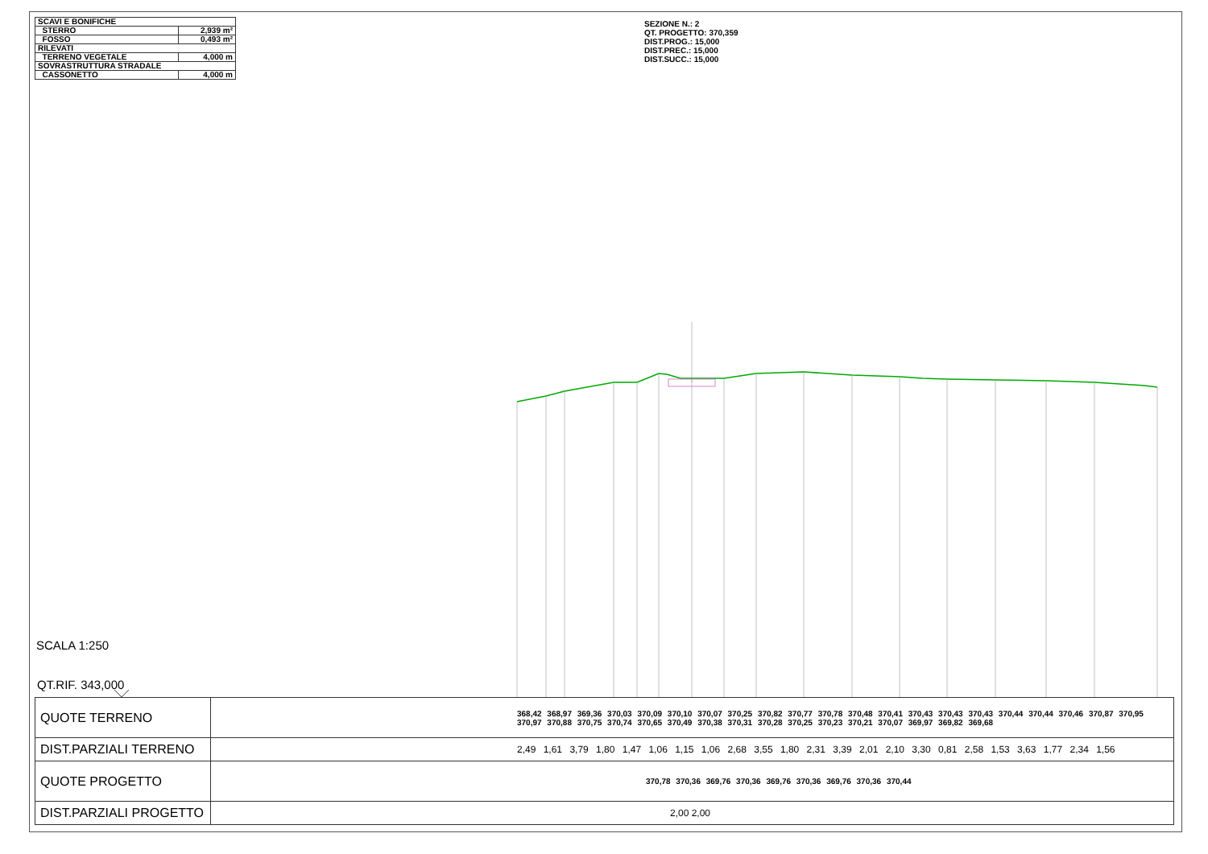| SCAVI E BONIFICHE | |
| STERRO | 2,939 m² |
| FOSSO | 0,493 m² |
| RILEVATI | |
| TERRENO VEGETALE | 4,000 m |
| SOVRASTRUTTURA STRADALE | |
| CASSONETTO | 4,000 m |
SEZIONE N.: 2
QT. PROGETTO: 370,359
DIST.PROG.: 15,000
DIST.PREC.: 15,000
DIST.SUCC.: 15,000
SCALA 1:250
QT.RIF. 343,000
| QUOTE TERRENO | 368,42 368,97 369,36 370,03 370,09 370,10 370,07 370,25 370,82 370,77 370,78 370,48 370,41 370,43 370,43 370,43 370,44 370,44 370,46 370,87 370,95 370,97 370,88 370,75 370,74 370,65 370,49 370,38 370,31 370,28 370,25 370,23 370,21 370,07 369,97 369,82 369,68 |
| DIST.PARZIALI TERRENO | 2,49 1,61 3,79 1,80 1,47 1,06 1,15 1,06 2,68 3,55 1,80 2,31 3,39 2,01 2,10 3,30 0,81 2,58 1,53 3,63 1,77 2,34 1,56 |
| QUOTE PROGETTO | 370,78 370,36 369,76 370,36 369,76 370,36 369,76 370,36 370,44 |
| DIST.PARZIALI PROGETTO | 2,00 2,00 |